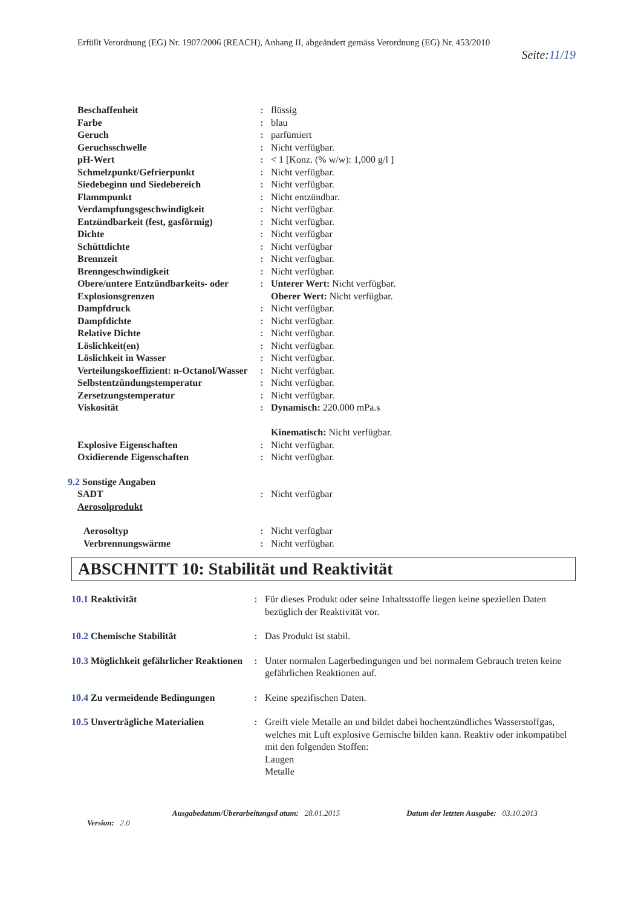Erfüllt Verordnung (EG) Nr. 1907/2006 (REACH), Anhang II, abgeändert gemäss Verordnung (EG) Nr. 453/2010
Seite:11/19
| Beschaffenheit | : | flüssig |
| Farbe | : | blau |
| Geruch | : | parfümiert |
| Geruchsschwelle | : | Nicht verfügbar. |
| pH-Wert | : | < 1 [Konz. (% w/w): 1,000 g/l ] |
| Schmelzpunkt/Gefrierpunkt | : | Nicht verfügbar. |
| Siedebeginn und Siedebereich | : | Nicht verfügbar. |
| Flammpunkt | : | Nicht entzündbar. |
| Verdampfungsgeschwindigkeit | : | Nicht verfügbar. |
| Entzündbarkeit (fest, gasförmig) | : | Nicht verfügbar. |
| Dichte | : | Nicht verfügbar |
| Schüttdichte | : | Nicht verfügbar |
| Brennzeit | : | Nicht verfügbar. |
| Brenngeschwindigkeit | : | Nicht verfügbar. |
| Obere/untere Entzündbarkeits- oder Explosionsgrenzen | : | Unterer Wert: Nicht verfügbar. Oberer Wert: Nicht verfügbar. |
| Dampfdruck | : | Nicht verfügbar. |
| Dampfdichte | : | Nicht verfügbar. |
| Relative Dichte | : | Nicht verfügbar. |
| Löslichkeit(en) | : | Nicht verfügbar. |
| Löslichkeit in Wasser | : | Nicht verfügbar. |
| Verteilungskoeffizient: n-Octanol/Wasser | : | Nicht verfügbar. |
| Selbstentzündungstemperatur | : | Nicht verfügbar. |
| Zersetzungstemperatur | : | Nicht verfügbar. |
| Viskosität | : | Dynamisch: 220.000 mPa.s Kinematisch: Nicht verfügbar. |
| Explosive Eigenschaften | : | Nicht verfügbar. |
| Oxidierende Eigenschaften | : | Nicht verfügbar. |
| 9.2 Sonstige Angaben SADT Aerosolprodukt | : | Nicht verfügbar |
| Aerosoltyp Verbrennungswärme | : : | Nicht verfügbar Nicht verfügbar. |
ABSCHNITT 10: Stabilität und Reaktivität
| 10.1 Reaktivität | : | Für dieses Produkt oder seine Inhaltsstoffe liegen keine speziellen Daten bezüglich der Reaktivität vor. |
| 10.2 Chemische Stabilität | : | Das Produkt ist stabil. |
| 10.3 Möglichkeit gefährlicher Reaktionen | : | Unter normalen Lagerbedingungen und bei normalem Gebrauch treten keine gefährlichen Reaktionen auf. |
| 10.4 Zu vermeidende Bedingungen | : | Keine spezifischen Daten. |
| 10.5 Unverträgliche Materialien | : | Greift viele Metalle an und bildet dabei hochentzündliches Wasserstoffgas, welches mit Luft explosive Gemische bilden kann. Reaktiv oder inkompatibel mit den folgenden Stoffen: Laugen Metalle |
Version: 2.0
Ausgabedatum/Überarbeitungsd atum: 28.01.2015
Datum der letzten Ausgabe: 03.10.2013